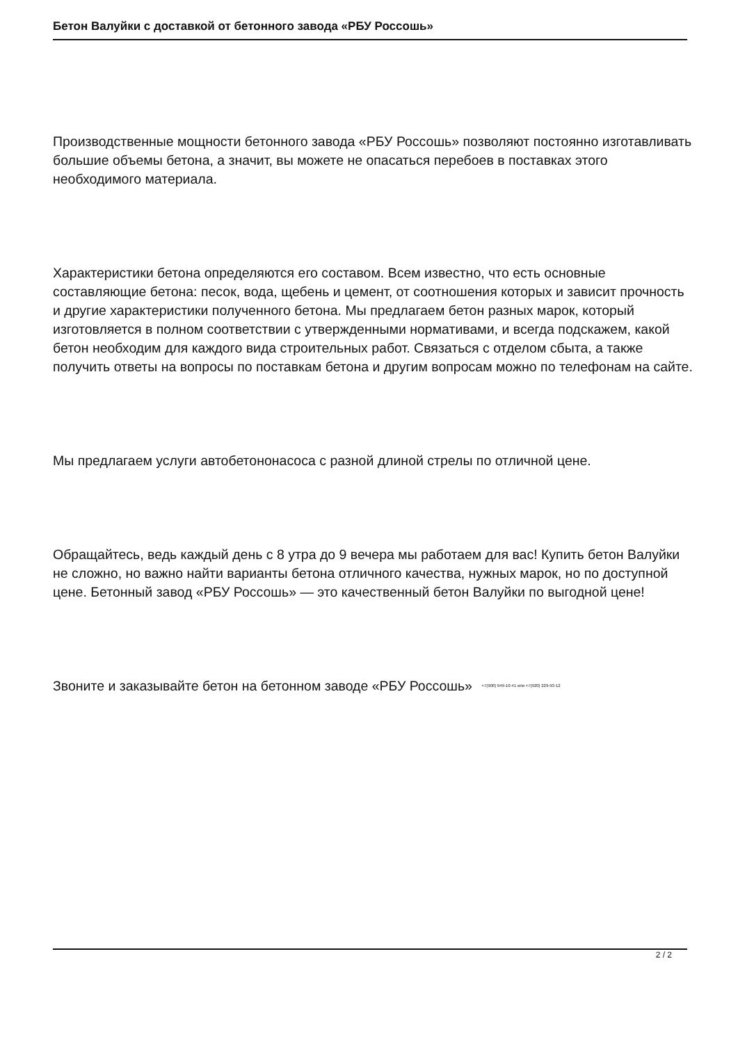Бетон Валуйки с доставкой от бетонного завода «РБУ Россошь»
Производственные мощности бетонного завода «РБУ Россошь» позволяют постоянно изготавливать большие объемы бетона, а значит, вы можете не опасаться перебоев в поставках этого необходимого материала.
Характеристики бетона определяются его составом. Всем известно, что есть основные составляющие бетона: песок, вода, щебень и цемент, от соотношения которых и зависит прочность и другие характеристики полученного бетона. Мы предлагаем бетон разных марок, который изготовляется в полном соответствии с утвержденными нормативами, и всегда подскажем, какой бетон необходим для каждого вида строительных работ. Связаться с отделом сбыта, а также получить ответы на вопросы по поставкам бетона и другим вопросам можно по телефонам на сайте.
Мы предлагаем услуги автобетононасоса с разной длиной стрелы по отличной цене.
Обращайтесь, ведь каждый день с 8 утра до 9 вечера мы работаем для вас! Купить бетон Валуйки не сложно, но важно найти варианты бетона отличного качества, нужных марок, но по доступной цене. Бетонный завод «РБУ Россошь» — это качественный бетон Валуйки по выгодной цене!
Звоните и заказывайте бетон на бетонном заводе «РБУ Россошь» +7(900) 949-10-41 или +7(920) 229-93-12
2 / 2